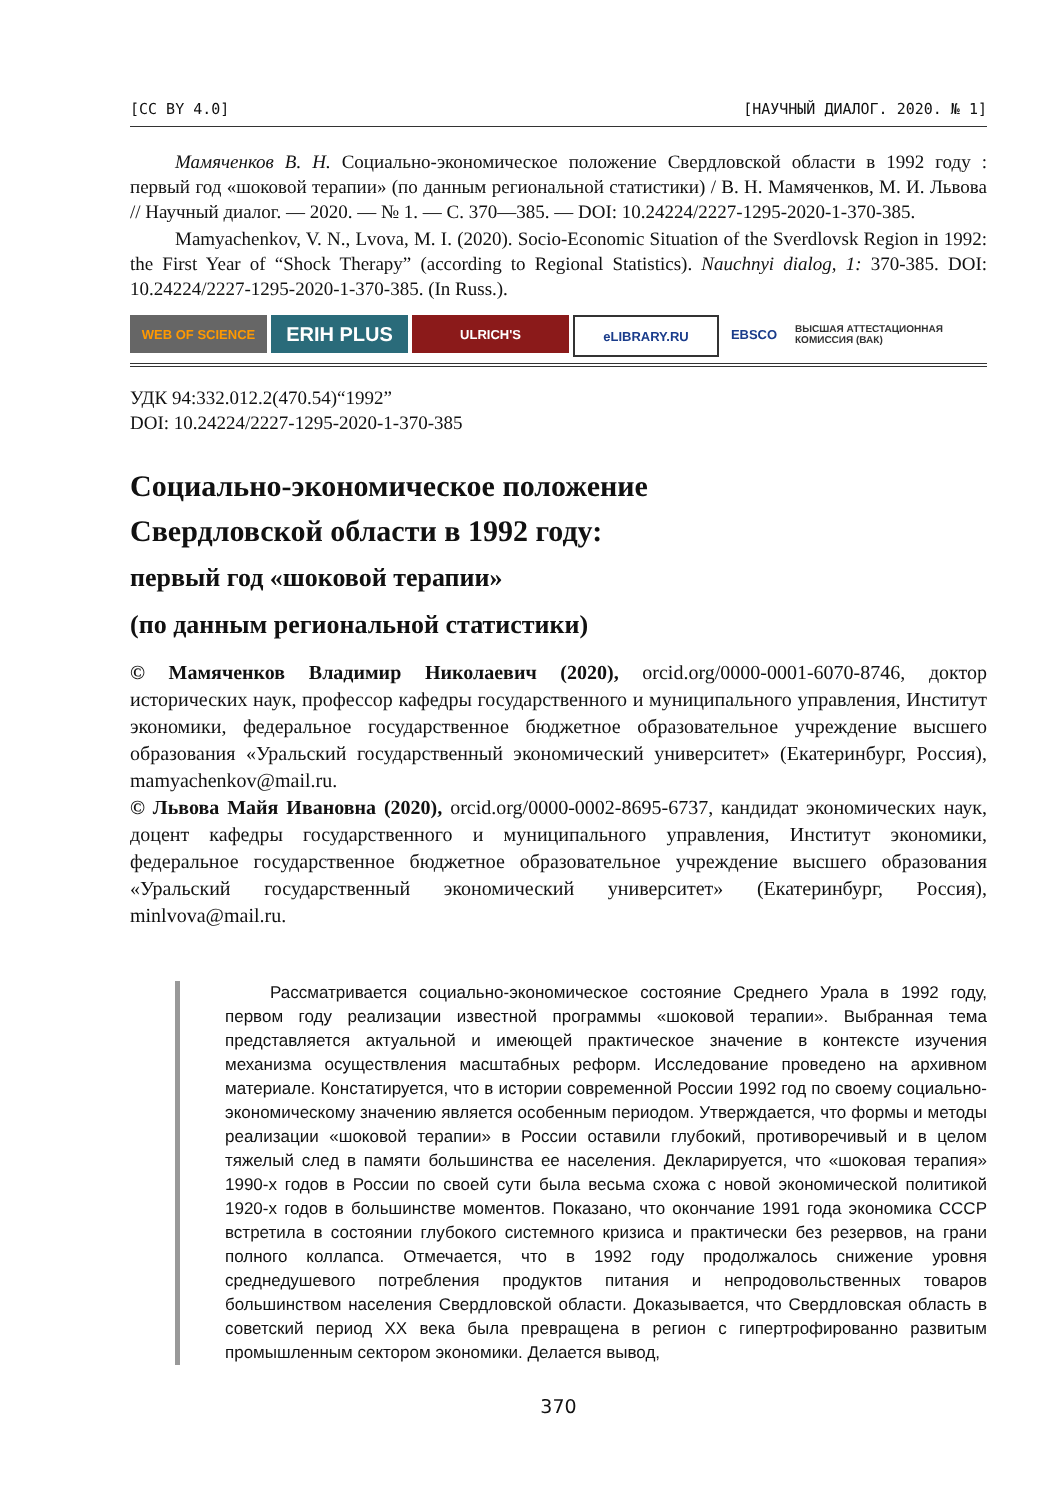[CC BY 4.0] [НАУЧНЫЙ ДИАЛОГ. 2020. № 1]
Мамяченков В. Н. Социально-экономическое положение Свердловской области в 1992 году : первый год «шоковой терапии» (по данным региональной статистики) / В. Н. Мамяченков, М. И. Львова // Научный диалог. — 2020. — № 1. — С. 370—385. — DOI: 10.24224/2227-1295-2020-1-370-385.
Mamyachenkov, V. N., Lvova, M. I. (2020). Socio-Economic Situation of the Sverdlovsk Region in 1992: the First Year of “Shock Therapy” (according to Regional Statistics). Nauchnyi dialog, 1: 370-385. DOI: 10.24224/2227-1295-2020-1-370-385. (In Russ.).
WEB OF SCIENCE
ERIH PLUS
ULRICH'S eLIBRARY.RU EBSCO
ВЫСШАЯ АТТЕСТАЦИОННАЯ КОМИССИЯ (ВАК)
УДК 94:332.012.2(470.54)“1992”
DOI: 10.24224/2227-1295-2020-1-370-385
Социально-экономическое положение
Свердловской области в 1992 году:
первый год «шоковой терапии»
(по данным региональной статистики)
© Мамяченков Владимир Николаевич (2020), orcid.org/0000-0001-6070-8746, доктор исторических наук, профессор кафедры государственного и муниципального управления, Институт экономики, федеральное государственное бюджетное образовательное учреждение высшего образования «Уральский государственный экономический университет» (Екатеринбург, Россия), mamyachenkov@mail.ru.
© Львова Майя Ивановна (2020), orcid.org/0000-0002-8695-6737, кандидат экономических наук, доцент кафедры государственного и муниципального управления, Институт экономики, федеральное государственное бюджетное образовательное учреждение высшего образования «Уральский государственный экономический университет» (Екатеринбург, Россия), minlvova@mail.ru.
Рассматривается социально-экономическое состояние Среднего Урала в 1992 году, первом году реализации известной программы «шоковой терапии». Выбранная тема представляется актуальной и имеющей практическое значение в контексте изучения механизма осуществления масштабных реформ. Исследование проведено на архивном материале. Констатируется, что в истории современной России 1992 год по своему социально-экономическому значению является особенным периодом. Утверждается, что формы и методы реализации «шоковой терапии» в России оставили глубокий, противоречивый и в целом тяжелый след в памяти большинства ее населения. Декларируется, что «шоковая терапия» 1990-х годов в России по своей сути была весьма схожа с новой экономической политикой 1920-х годов в большинстве моментов. Показано, что окончание 1991 года экономика СССР встретила в состоянии глубокого системного кризиса и практически без резервов, на грани полного коллапса. Отмечается, что в 1992 году продолжалось снижение уровня среднедушевого потребления продуктов питания и непродовольственных товаров большинством населения Свердловской области. Доказывается, что Свердловская область в советский период XX века была превращена в регион с гипертрофированно развитым промышленным сектором экономики. Делается вывод,
370